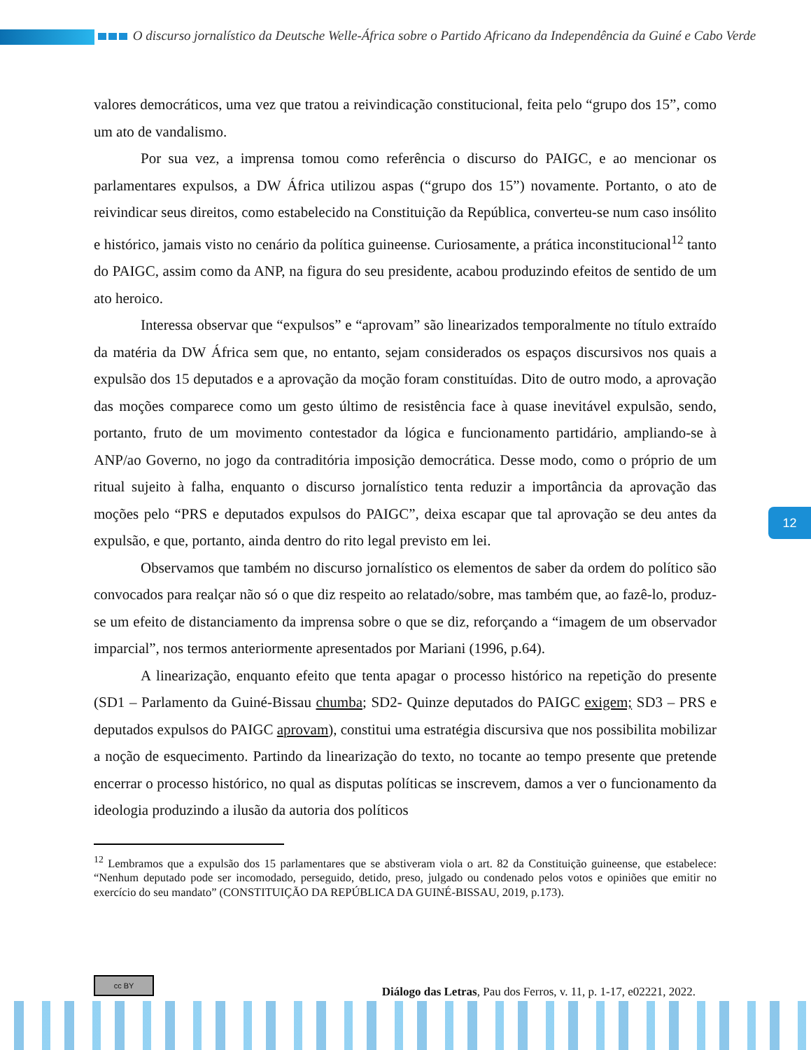O discurso jornalístico da Deutsche Welle-África sobre o Partido Africano da Independência da Guiné e Cabo Verde
valores democráticos, uma vez que tratou a reivindicação constitucional, feita pelo “grupo dos 15”, como um ato de vandalismo.
Por sua vez, a imprensa tomou como referência o discurso do PAIGC, e ao mencionar os parlamentares expulsos, a DW África utilizou aspas (“grupo dos 15”) novamente. Portanto, o ato de reivindicar seus direitos, como estabelecido na Constituição da República, converteu-se num caso insólito e histórico, jamais visto no cenário da política guineense. Curiosamente, a prática inconstitucional<sup>12</sup> tanto do PAIGC, assim como da ANP, na figura do seu presidente, acabou produzindo efeitos de sentido de um ato heroico.
Interessa observar que “expulsos” e “aprovam” são linearizados temporalmente no título extraído da matéria da DW África sem que, no entanto, sejam considerados os espaços discursivos nos quais a expulsão dos 15 deputados e a aprovação da moção foram constituídas. Dito de outro modo, a aprovação das moções comparece como um gesto último de resistência face à quase inevitável expulsão, sendo, portanto, fruto de um movimento contestador da lógica e funcionamento partidário, ampliando-se à ANP/ao Governo, no jogo da contraditória imposição democrática. Desse modo, como o próprio de um ritual sujeito à falha, enquanto o discurso jornalístico tenta reduzir a importância da aprovação das moções pelo “PRS e deputados expulsos do PAIGC”, deixa escapar que tal aprovação se deu antes da expulsão, e que, portanto, ainda dentro do rito legal previsto em lei.
Observamos que também no discurso jornalístico os elementos de saber da ordem do político são convocados para realçar não só o que diz respeito ao relatado/sobre, mas também que, ao fazê-lo, produz-se um efeito de distanciamento da imprensa sobre o que se diz, reforçando a “imagem de um observador imparcial”, nos termos anteriormente apresentados por Mariani (1996, p.64).
A linearização, enquanto efeito que tenta apagar o processo histórico na repetição do presente (SD1 – Parlamento da Guiné-Bissau chumba; SD2- Quinze deputados do PAIGC exigem; SD3 – PRS e deputados expulsos do PAIGC aprovam), constitui uma estratégia discursiva que nos possibilita mobilizar a noção de esquecimento. Partindo da linearização do texto, no tocante ao tempo presente que pretende encerrar o processo histórico, no qual as disputas políticas se inscrevem, damos a ver o funcionamento da ideologia produzindo a ilusão da autoria dos políticos
<sup>12</sup> Lembramos que a expulsão dos 15 parlamentares que se abstiveram viola o art. 82 da Constituição guineense, que estabelece: “Nenhum deputado pode ser incomodado, perseguido, detido, preso, julgado ou condenado pelos votos e opiniões que emitir no exercício do seu mandato” (CONSTITUIÇÃO DA REPÚBLICA DA GUINÉ-BISSAU, 2019, p.173).
12
cc BY Diálogo das Letras, Pau dos Ferros, v. 11, p. 1-17, e02221, 2022.